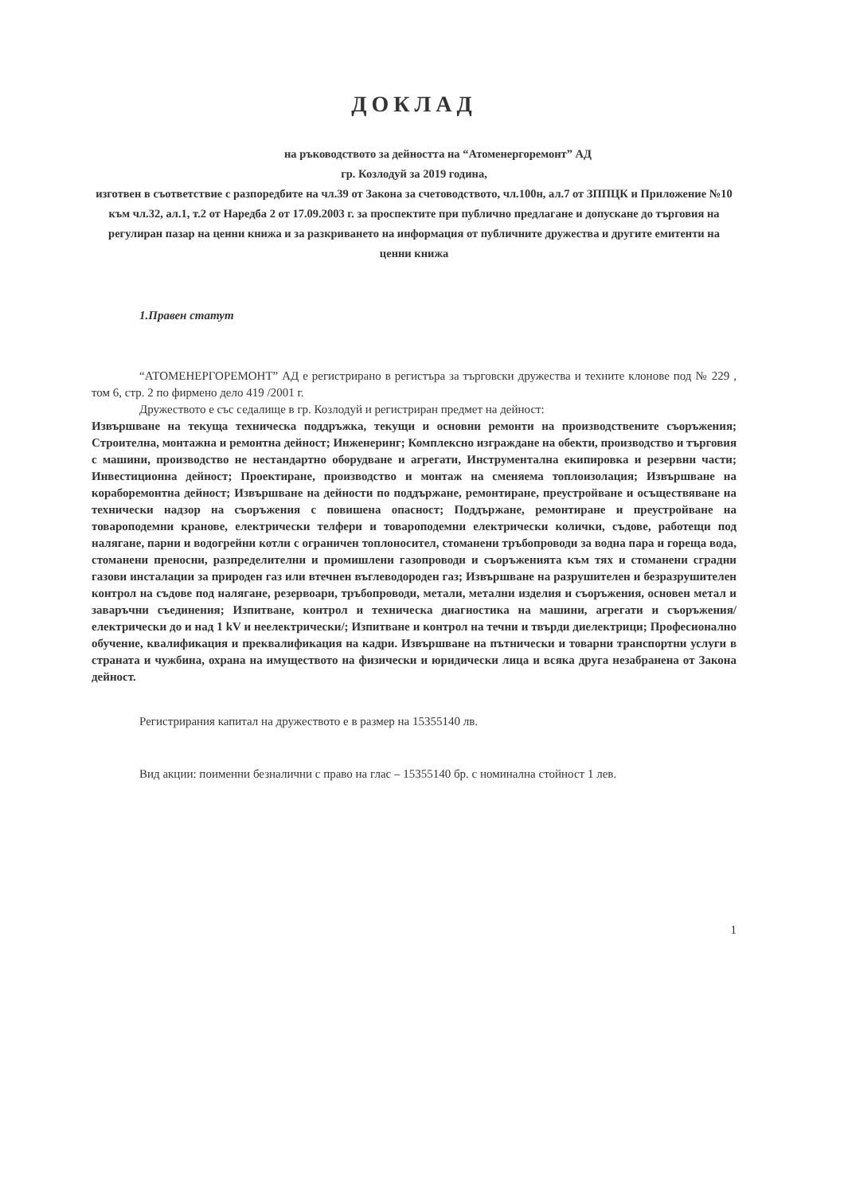ДОКЛАД
на ръководството за дейността на “Атоменергоремонт” АД
гр. Козлодуй за 2019 година,
изготвен в съответствие с разпоредбите на чл.39 от Закона за счетоводството, чл.100н, ал.7 от ЗППЦК и Приложение №10 към чл.32, ал.1, т.2 от Наредба 2 от 17.09.2003 г. за проспектите при публично предлагане и допускане до търговия на регулиран пазар на ценни книжа и за разкриването на информация от публичните дружества и другите емитенти на ценни книжа
1.Правен статут
“АТОМЕНЕРГОРЕМОНТ” АД е регистрирано в регистъра за търговски дружества и техните клонове под № 229 , том 6, стр. 2 по фирмено дело 419 /2001 г.
Дружеството е със седалище в гр. Козлодуй и регистриран предмет на дейност:
Извършване на текуща техническа поддръжка, текущи и основни ремонти на производствените съоръжения; Строителна, монтажна и ремонтна дейност; Инженеринг; Комплексно изграждане на обекти, производство и търговия с машини, производство не нестандартно оборудване и агрегати, Инструментална екипировка и резервни части; Инвестиционна дейност; Проектиране, производство и монтаж на сменяема топлоизолация; Извършване на кораборемонтна дейност; Извършване на дейности по поддържане, ремонтиране, преустройване и осъществяване на технически надзор на съоръжения с повишена опасност; Поддържане, ремонтиране и преустройване на товароподемни кранове, електрически телфери и товароподемни електрически колички, съдове, работещи под налягане, парни и водогрейни котли с ограничен топлоносител, стоманени тръбопроводи за водна пара и гореща вода, стоманени преносни, разпределителни и промишлени газопроводи и съоръженията към тях и стоманени сградни газови инсталации за природен газ или втечнен въглеводороден газ; Извършване на разрушителен и безразрушителен контрол на съдове под налягане, резервоари, тръбопроводи, метали, метални изделия и съоръжения, основен метал и заваръчни съединения; Изпитване, контрол и техническа диагностика на машини, агрегати и съоръжения/електрически до и над 1 kV и неелектрически/; Изпитване и контрол на течни и твърди диелектрици; Професионално обучение, квалификация и преквалификация на кадри. Извършване на пътнически и товарни транспортни услуги в страната и чужбина, охрана на имуществото на физически и юридически лица и всяка друга незабранена от Закона дейност.
Регистрирания капитал на дружеството е в размер на 15355140 лв.
Вид акции: поименни безналични с право на глас – 15355140 бр. с номинална стойност 1 лев.
1